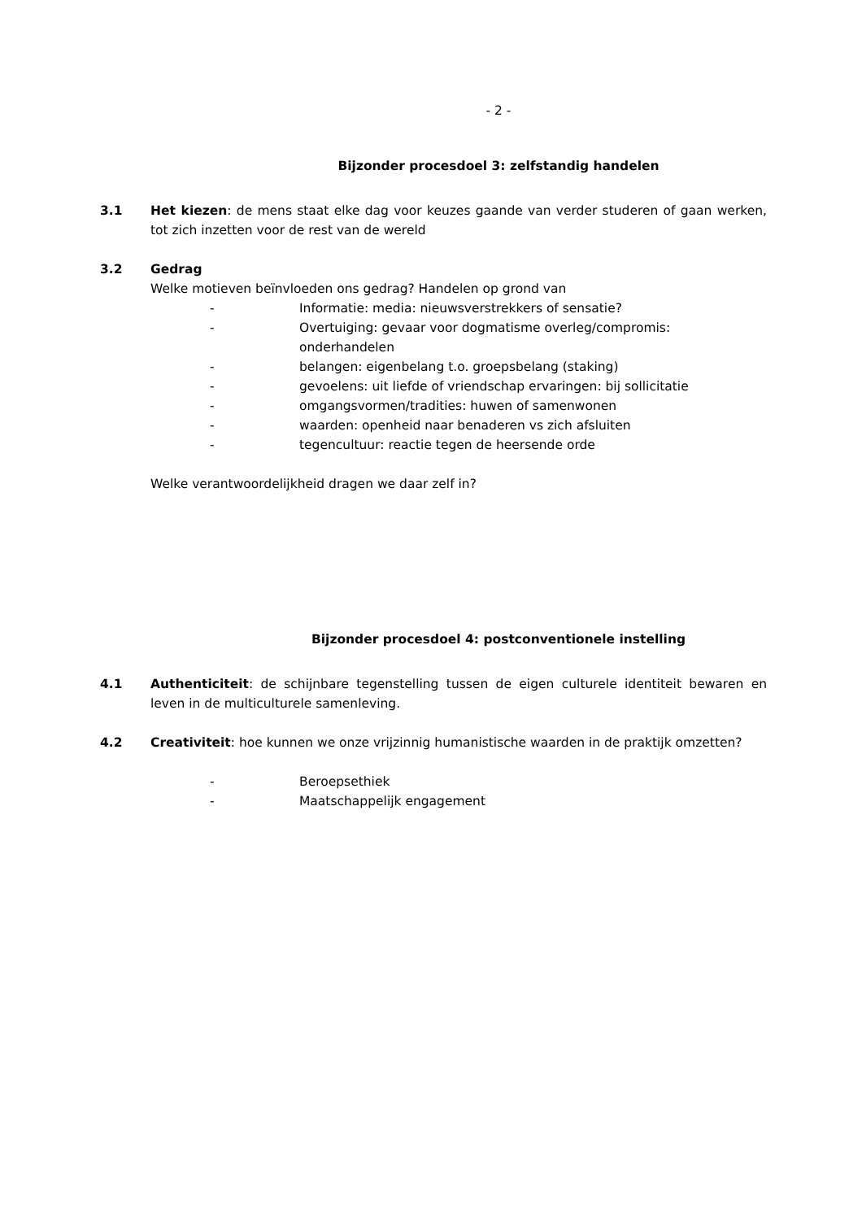- 2 -
Bijzonder procesdoel 3: zelfstandig handelen
3.1 Het kiezen: de mens staat elke dag voor keuzes gaande van verder studeren of gaan werken, tot zich inzetten voor de rest van de wereld
3.2 Gedrag
Welke motieven beïnvloeden ons gedrag? Handelen op grond van
- Informatie: media: nieuwsverstrekkers of sensatie?
- Overtuiging: gevaar voor dogmatisme overleg/compromis: onderhandelen
- belangen: eigenbelang t.o. groepsbelang (staking)
- gevoelens: uit liefde of vriendschap ervaringen: bij sollicitatie
- omgangsvormen/tradities: huwen of samenwonen
- waarden: openheid naar benaderen vs zich afsluiten
- tegencultuur: reactie tegen de heersende orde
Welke verantwoordelijkheid dragen we daar zelf in?
Bijzonder procesdoel 4: postconventionele instelling
4.1 Authenticiteit: de schijnbare tegenstelling tussen de eigen culturele identiteit bewaren en leven in de multiculturele samenleving.
4.2 Creativiteit: hoe kunnen we onze vrijzinnig humanistische waarden in de praktijk omzetten?
- Beroepsethiek
- Maatschappelijk engagement